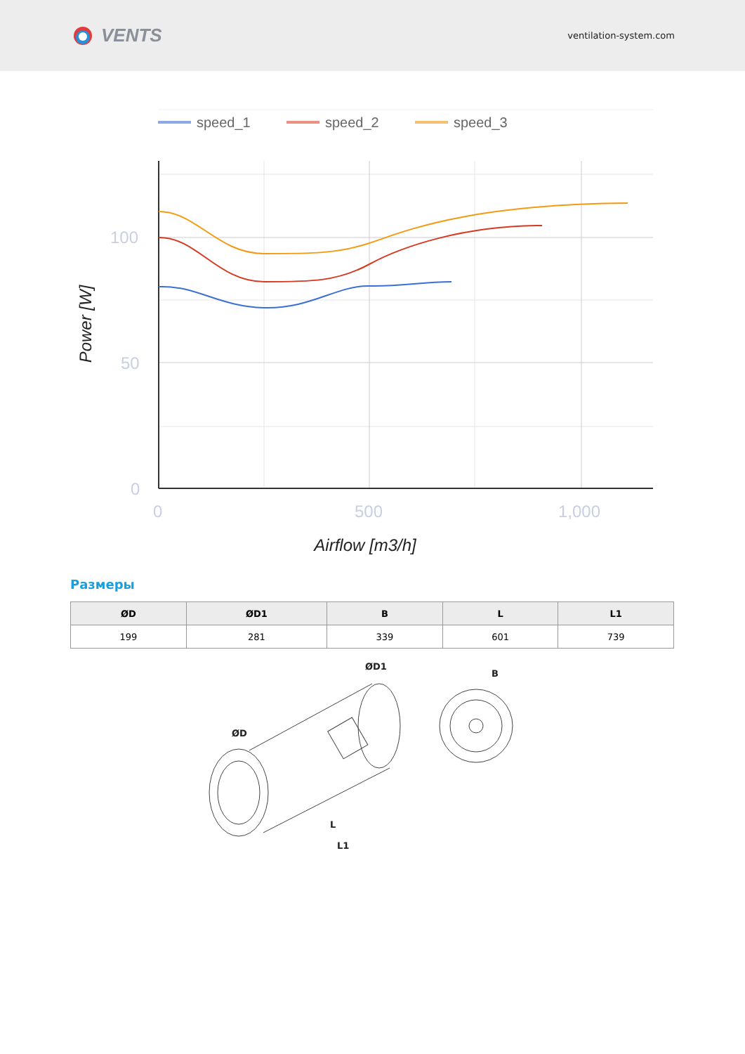VENTS
ventilation-system.com
speed_1
speed_2
speed_3
100
50
0
0
500
1,000
Airflow [m3/h]
Power [W]
Размеры
| ØD | ØD1 | B | L | L1 |
| --- | --- | --- | --- | --- |
| 199 | 281 | 339 | 601 | 739 |
ØD
ØD1
B
L
L1